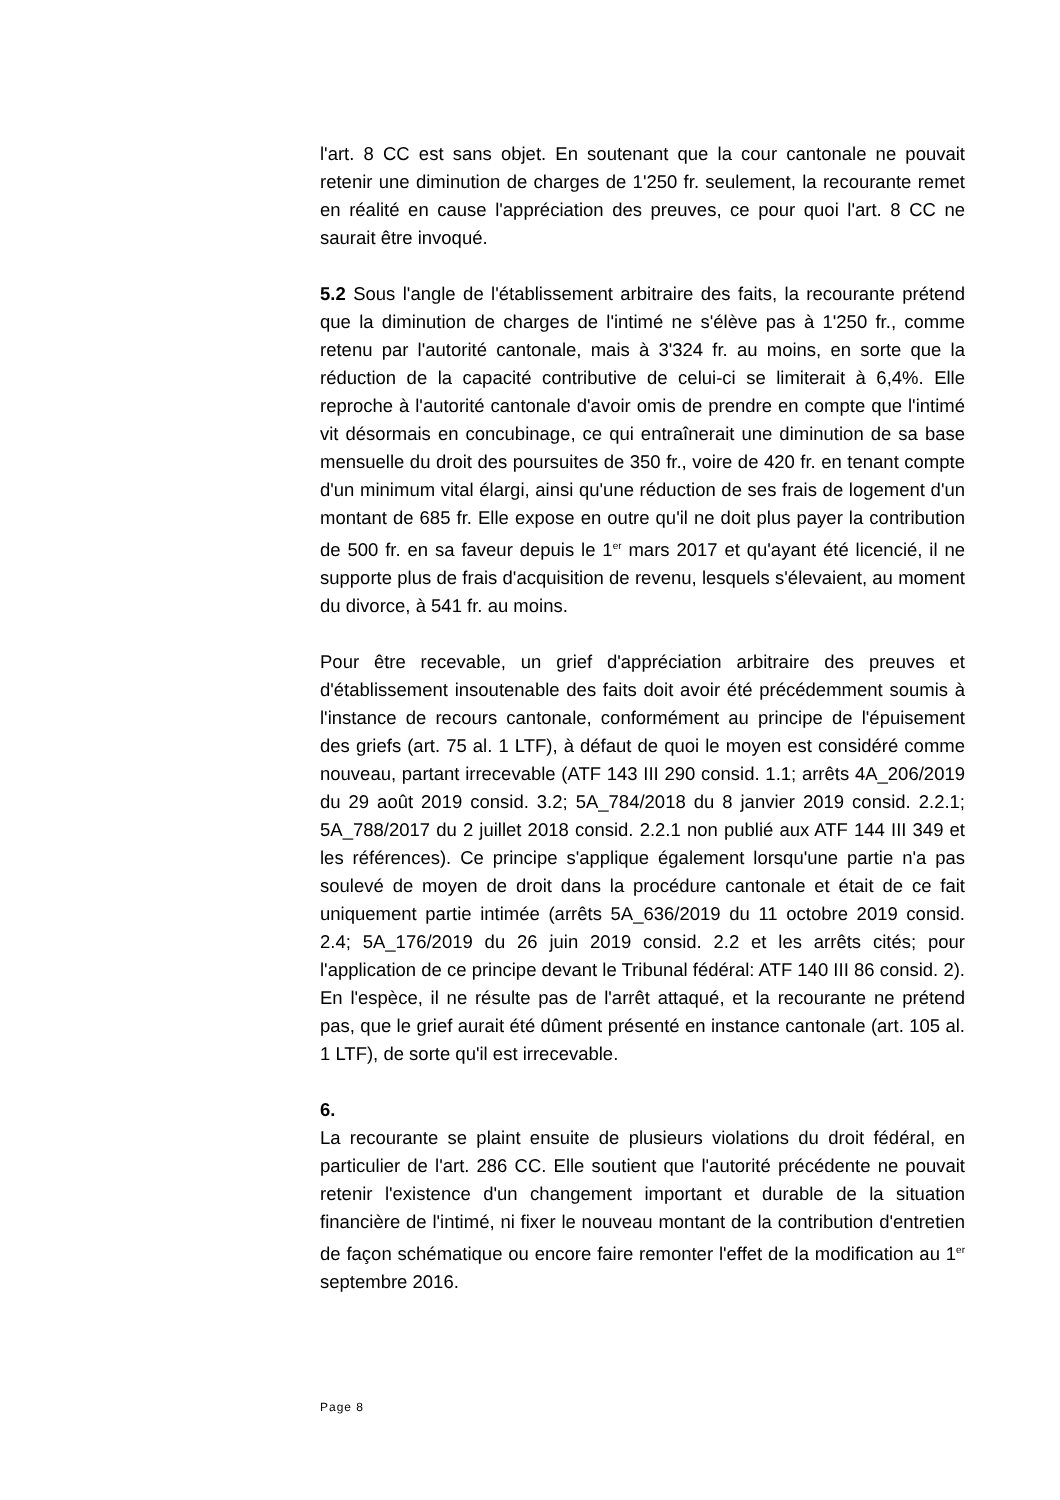l'art. 8 CC est sans objet. En soutenant que la cour cantonale ne pouvait retenir une diminution de charges de 1'250 fr. seulement, la recourante remet en réalité en cause l'appréciation des preuves, ce pour quoi l'art. 8 CC ne saurait être invoqué.
5.2 Sous l'angle de l'établissement arbitraire des faits, la recourante prétend que la diminution de charges de l'intimé ne s'élève pas à 1'250 fr., comme retenu par l'autorité cantonale, mais à 3'324 fr. au moins, en sorte que la réduction de la capacité contributive de celui-ci se limiterait à 6,4%. Elle reproche à l'autorité cantonale d'avoir omis de prendre en compte que l'intimé vit désormais en concubinage, ce qui entraînerait une diminution de sa base mensuelle du droit des poursuites de 350 fr., voire de 420 fr. en tenant compte d'un minimum vital élargi, ainsi qu'une réduction de ses frais de logement d'un montant de 685 fr. Elle expose en outre qu'il ne doit plus payer la contribution de 500 fr. en sa faveur depuis le 1<sup>er</sup> mars 2017 et qu'ayant été licencié, il ne supporte plus de frais d'acquisition de revenu, lesquels s'élevaient, au moment du divorce, à 541 fr. au moins.
Pour être recevable, un grief d'appréciation arbitraire des preuves et d'établissement insoutenable des faits doit avoir été précédemment soumis à l'instance de recours cantonale, conformément au principe de l'épuisement des griefs (art. 75 al. 1 LTF), à défaut de quoi le moyen est considéré comme nouveau, partant irrecevable (ATF 143 III 290 consid. 1.1; arrêts 4A_206/2019 du 29 août 2019 consid. 3.2; 5A_784/2018 du 8 janvier 2019 consid. 2.2.1; 5A_788/2017 du 2 juillet 2018 consid. 2.2.1 non publié aux ATF 144 III 349 et les références). Ce principe s'applique également lorsqu'une partie n'a pas soulevé de moyen de droit dans la procédure cantonale et était de ce fait uniquement partie intimée (arrêts 5A_636/2019 du 11 octobre 2019 consid. 2.4; 5A_176/2019 du 26 juin 2019 consid. 2.2 et les arrêts cités; pour l'application de ce principe devant le Tribunal fédéral: ATF 140 III 86 consid. 2). En l'espèce, il ne résulte pas de l'arrêt attaqué, et la recourante ne prétend pas, que le grief aurait été dûment présenté en instance cantonale (art. 105 al. 1 LTF), de sorte qu'il est irrecevable.
6.
La recourante se plaint ensuite de plusieurs violations du droit fédéral, en particulier de l'art. 286 CC. Elle soutient que l'autorité précédente ne pouvait retenir l'existence d'un changement important et durable de la situation financière de l'intimé, ni fixer le nouveau montant de la contribution d'entretien de façon schématique ou encore faire remonter l'effet de la modification au 1<sup>er</sup> septembre 2016.
Page 8